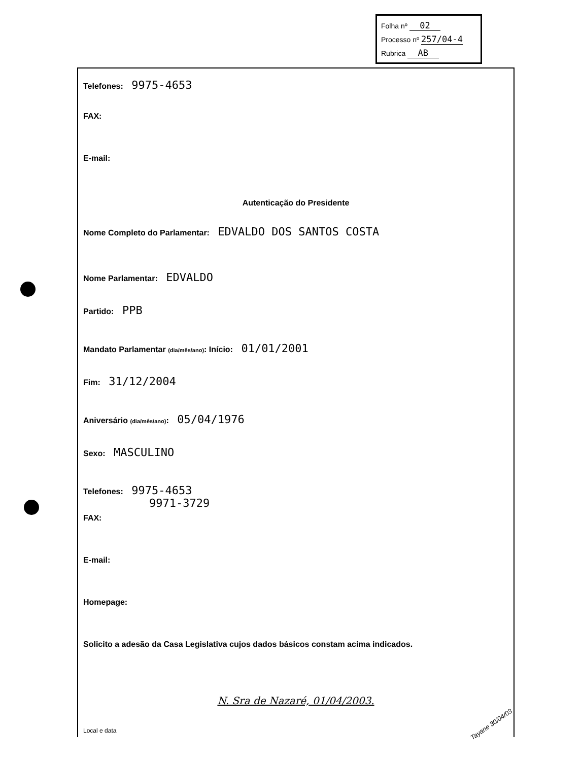Folha nº 02
Processo nº 257/04-4
Rubrica AB
Telefones: 9975-4653
FAX:
E-mail:
Autenticação do Presidente
Nome Completo do Parlamentar: EDVALDO DOS SANTOS COSTA
Nome Parlamentar: EDVALDO
Partido: PPB
Mandato Parlamentar (dia/mês/ano): Início: 01/01/2001
Fim: 31/12/2004
Aniversário (dia/mês/ano): 05/04/1976
Sexo: MASCULINO
Telefones: 9975-4653
9971-3729
FAX:
E-mail:
Homepage:
Solicito a adesão da Casa Legislativa cujos dados básicos constam acima indicados.
N. Sra de Nazaré, 01/04/2003.
Local e data
Tayane 30/04/03